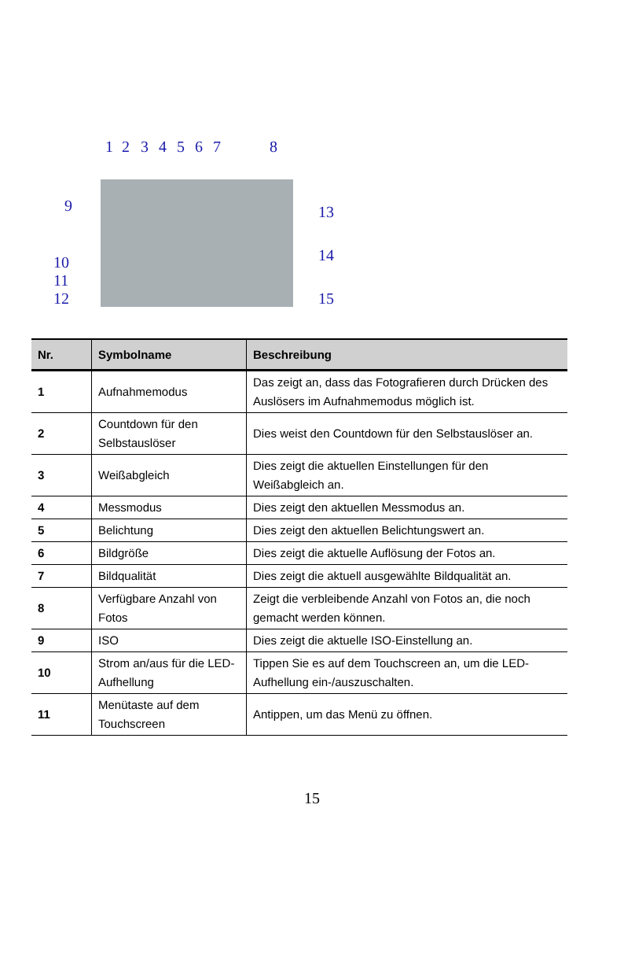1 2 3 4 5 6 7 8
9 13
14 10
11
12 15
| Nr. | Symbolname | Beschreibung |
| --- | --- | --- |
| 1 | Aufnahmemodus | Das zeigt an, dass das Fotografieren durch Drücken des Auslösers im Aufnahmemodus möglich ist. |
| 2 | Countdown für den Selbstauslöser | Dies weist den Countdown für den Selbstauslöser an. |
| 3 | Weißabgleich | Dies zeigt die aktuellen Einstellungen für den Weißabgleich an. |
| 4 | Messmodus | Dies zeigt den aktuellen Messmodus an. |
| 5 | Belichtung | Dies zeigt den aktuellen Belichtungswert an. |
| 6 | Bildgröße | Dies zeigt die aktuelle Auflösung der Fotos an. |
| 7 | Bildqualität | Dies zeigt die aktuell ausgewählte Bildqualität an. |
| 8 | Verfügbare Anzahl von Fotos | Zeigt die verbleibende Anzahl von Fotos an, die noch gemacht werden können. |
| 9 | ISO | Dies zeigt die aktuelle ISO-Einstellung an. |
| 10 | Strom an/aus für die LED-Aufhellung | Tippen Sie es auf dem Touchscreen an, um die LED-Aufhellung ein-/auszuschalten. |
| 11 | Menütaste auf dem Touchscreen | Antippen, um das Menü zu öffnen. |
15